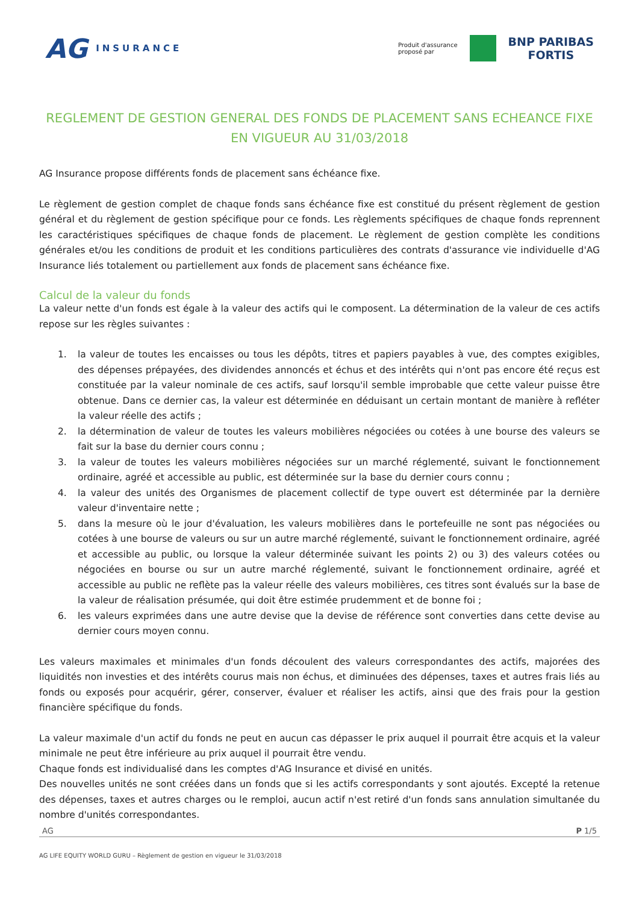AG INSURANCE
Produit d'assurance
proposé par
BNP PARIBAS
FORTIS
REGLEMENT DE GESTION GENERAL DES FONDS DE PLACEMENT SANS ECHEANCE FIXE EN VIGUEUR AU 31/03/2018
AG Insurance propose différents fonds de placement sans échéance fixe.
Le règlement de gestion complet de chaque fonds sans échéance fixe est constitué du présent règlement de gestion général et du règlement de gestion spécifique pour ce fonds. Les règlements spécifiques de chaque fonds reprennent les caractéristiques spécifiques de chaque fonds de placement. Le règlement de gestion complète les conditions générales et/ou les conditions de produit et les conditions particulières des contrats d'assurance vie individuelle d'AG Insurance liés totalement ou partiellement aux fonds de placement sans échéance fixe.
Calcul de la valeur du fonds
La valeur nette d'un fonds est égale à la valeur des actifs qui le composent. La détermination de la valeur de ces actifs repose sur les règles suivantes :
1. la valeur de toutes les encaisses ou tous les dépôts, titres et papiers payables à vue, des comptes exigibles, des dépenses prépayées, des dividendes annoncés et échus et des intérêts qui n'ont pas encore été reçus est constituée par la valeur nominale de ces actifs, sauf lorsqu'il semble improbable que cette valeur puisse être obtenue. Dans ce dernier cas, la valeur est déterminée en déduisant un certain montant de manière à refléter la valeur réelle des actifs ;
2. la détermination de valeur de toutes les valeurs mobilières négociées ou cotées à une bourse des valeurs se fait sur la base du dernier cours connu ;
3. la valeur de toutes les valeurs mobilières négociées sur un marché réglementé, suivant le fonctionnement ordinaire, agréé et accessible au public, est déterminée sur la base du dernier cours connu ;
4. la valeur des unités des Organismes de placement collectif de type ouvert est déterminée par la dernière valeur d'inventaire nette ;
5. dans la mesure où le jour d'évaluation, les valeurs mobilières dans le portefeuille ne sont pas négociées ou cotées à une bourse de valeurs ou sur un autre marché réglementé, suivant le fonctionnement ordinaire, agréé et accessible au public, ou lorsque la valeur déterminée suivant les points 2) ou 3) des valeurs cotées ou négociées en bourse ou sur un autre marché réglementé, suivant le fonctionnement ordinaire, agréé et accessible au public ne reflète pas la valeur réelle des valeurs mobilières, ces titres sont évalués sur la base de la valeur de réalisation présumée, qui doit être estimée prudemment et de bonne foi ;
6. les valeurs exprimées dans une autre devise que la devise de référence sont converties dans cette devise au dernier cours moyen connu.
Les valeurs maximales et minimales d'un fonds découlent des valeurs correspondantes des actifs, majorées des liquidités non investies et des intérêts courus mais non échus, et diminuées des dépenses, taxes et autres frais liés au fonds ou exposés pour acquérir, gérer, conserver, évaluer et réaliser les actifs, ainsi que des frais pour la gestion financière spécifique du fonds.
La valeur maximale d'un actif du fonds ne peut en aucun cas dépasser le prix auquel il pourrait être acquis et la valeur minimale ne peut être inférieure au prix auquel il pourrait être vendu.
Chaque fonds est individualisé dans les comptes d'AG Insurance et divisé en unités.
Des nouvelles unités ne sont créées dans un fonds que si les actifs correspondants y sont ajoutés. Excepté la retenue des dépenses, taxes et autres charges ou le remploi, aucun actif n'est retiré d'un fonds sans annulation simultanée du nombre d'unités correspondantes.
AG P 1/5
AG LIFE EQUITY WORLD GURU – Règlement de gestion en vigueur le 31/03/2018